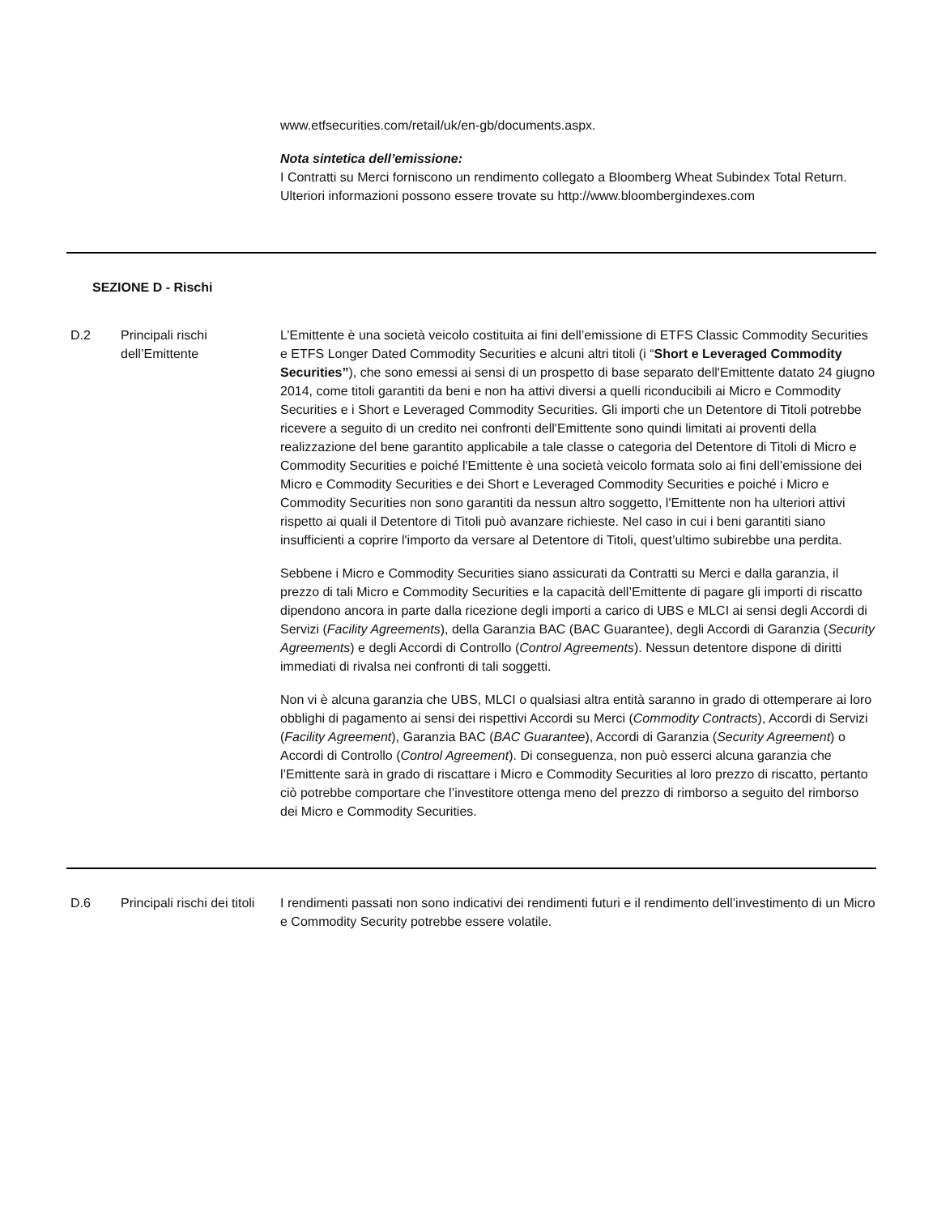www.etfsecurities.com/retail/uk/en-gb/documents.aspx.
Nota sintetica dell’emissione:
I Contratti su Merci forniscono un rendimento collegato a Bloomberg Wheat Subindex Total Return. Ulteriori informazioni possono essere trovate su http://www.bloombergindexes.com
SEZIONE D - Rischi
| D.2 | Principali rischi dell’Emittente | L’Emittente è una società veicolo costituita ai fini dell’emissione di ETFS Classic Commodity Securities e ETFS Longer Dated Commodity Securities e alcuni altri titoli (i “ Short e Leveraged Commodity Securities” ), che sono emessi ai sensi di un prospetto di base separato dell'Emittente datato 24 giugno 2014, come titoli garantiti da beni e non ha attivi diversi a quelli riconducibili ai Micro e Commodity Securities e i Short e Leveraged Commodity Securities. Gli importi che un Detentore di Titoli potrebbe ricevere a seguito di un credito nei confronti dell'Emittente sono quindi limitati ai proventi della realizzazione del bene garantito applicabile a tale classe o categoria del Detentore di Titoli di Micro e Commodity Securities e poiché l'Emittente è una società veicolo formata solo ai fini dell’emissione dei Micro e Commodity Securities e dei Short e Leveraged Commodity Securities e poiché i Micro e Commodity Securities non sono garantiti da nessun altro soggetto, l'Emittente non ha ulteriori attivi rispetto ai quali il Detentore di Titoli può avanzare richieste. Nel caso in cui i beni garantiti siano insufficienti a coprire l'importo da versare al Detentore di Titoli, quest’ultimo subirebbe una perdita. Sebbene i Micro e Commodity Securities siano assicurati da Contratti su Merci e dalla garanzia, il prezzo di tali Micro e Commodity Securities e la capacità dell’Emittente di pagare gli importi di riscatto dipendono ancora in parte dalla ricezione degli importi a carico di UBS e MLCI ai sensi degli Accordi di Servizi ( Facility Agreements ), della Garanzia BAC (BAC Guarantee), degli Accordi di Garanzia ( Security Agreements ) e degli Accordi di Controllo ( Control Agreements ). Nessun detentore dispone di diritti immediati di rivalsa nei confronti di tali soggetti. Non vi è alcuna garanzia che UBS, MLCI o qualsiasi altra entità saranno in grado di ottemperare ai loro obblighi di pagamento ai sensi dei rispettivi Accordi su Merci ( Commodity Contracts ), Accordi di Servizi ( Facility Agreement ), Garanzia BAC ( BAC Guarantee ), Accordi di Garanzia ( Security Agreement ) o Accordi di Controllo ( Control Agreement ). Di conseguenza, non può esserci alcuna garanzia che l’Emittente sarà in grado di riscattare i Micro e Commodity Securities al loro prezzo di riscatto, pertanto ciò potrebbe comportare che l’investitore ottenga meno del prezzo di rimborso a seguito del rimborso dei Micro e Commodity Securities. |
| D.6 | Principali rischi dei titoli | I rendimenti passati non sono indicativi dei rendimenti futuri e il rendimento dell’investimento di un Micro e Commodity Security potrebbe essere volatile. |